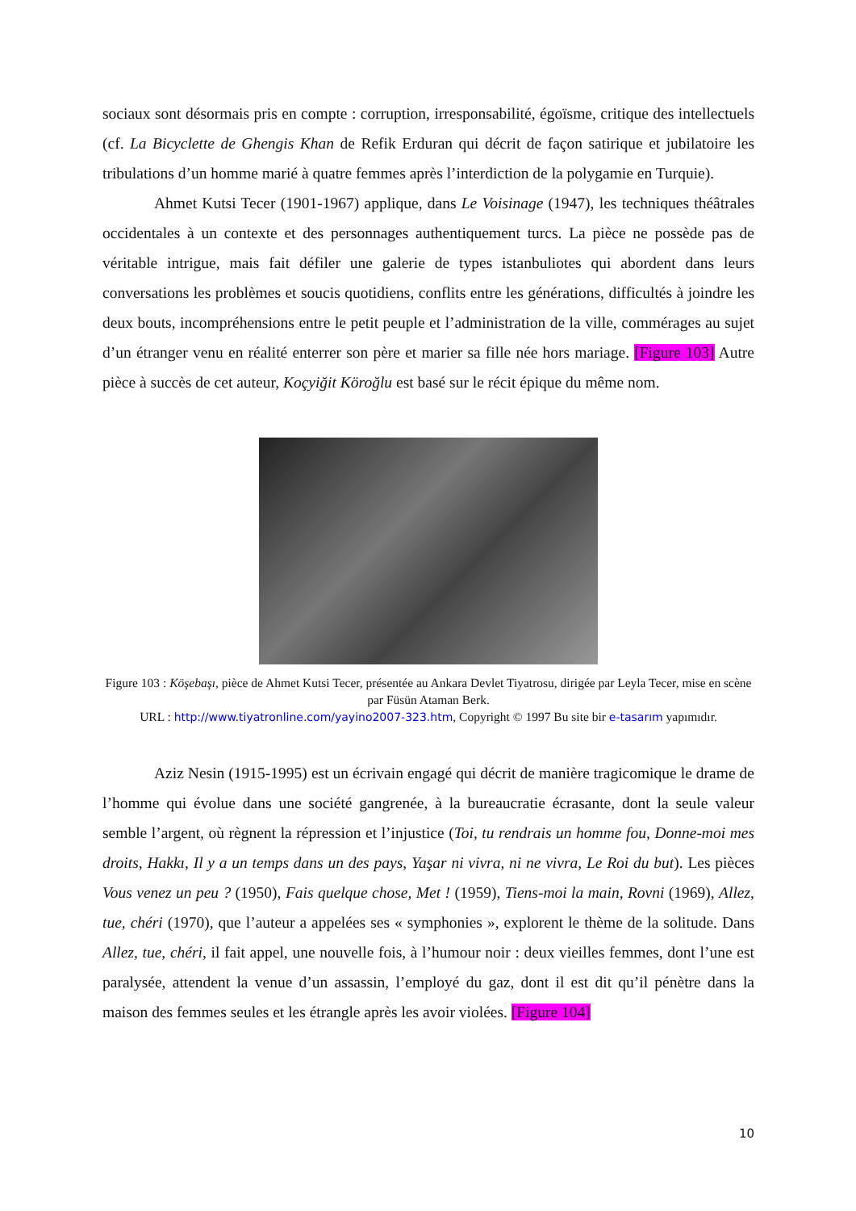sociaux sont désormais pris en compte : corruption, irresponsabilité, égoïsme, critique des intellectuels (cf. La Bicyclette de Ghengis Khan de Refik Erduran qui décrit de façon satirique et jubilatoire les tribulations d’un homme marié à quatre femmes après l’interdiction de la polygamie en Turquie).
Ahmet Kutsi Tecer (1901-1967) applique, dans Le Voisinage (1947), les techniques théâtrales occidentales à un contexte et des personnages authentiquement turcs. La pièce ne possède pas de véritable intrigue, mais fait défiler une galerie de types istanbuliotes qui abordent dans leurs conversations les problèmes et soucis quotidiens, conflits entre les générations, difficultés à joindre les deux bouts, incompréhensions entre le petit peuple et l’administration de la ville, commérages au sujet d’un étranger venu en réalité enterrer son père et marier sa fille née hors mariage. [Figure 103] Autre pièce à succès de cet auteur, Koçyiğit Köroğlu est basé sur le récit épique du même nom.
Figure 103 : Köşebaşı, pièce de Ahmet Kutsi Tecer, présentée au Ankara Devlet Tiyatrosu, dirigée par Leyla Tecer, mise en scène par Füsün Ataman Berk.
URL : http://www.tiyatronline.com/yayino2007-323.htm, Copyright © 1997 Bu site bir e-tasarım yapımıdır.
Aziz Nesin (1915-1995) est un écrivain engagé qui décrit de manière tragicomique le drame de l’homme qui évolue dans une société gangrenée, à la bureaucratie écrasante, dont la seule valeur semble l’argent, où règnent la répression et l’injustice (Toi, tu rendrais un homme fou, Donne-moi mes droits, Hakkı, Il y a un temps dans un des pays, Yaşar ni vivra, ni ne vivra, Le Roi du but). Les pièces Vous venez un peu ? (1950), Fais quelque chose, Met ! (1959), Tiens-moi la main, Rovni (1969), Allez, tue, chéri (1970), que l’auteur a appelées ses « symphonies », explorent le thème de la solitude. Dans Allez, tue, chéri, il fait appel, une nouvelle fois, à l’humour noir : deux vieilles femmes, dont l’une est paralysée, attendent la venue d’un assassin, l’employé du gaz, dont il est dit qu’il pénètre dans la maison des femmes seules et les étrangle après les avoir violées. [Figure 104]
10